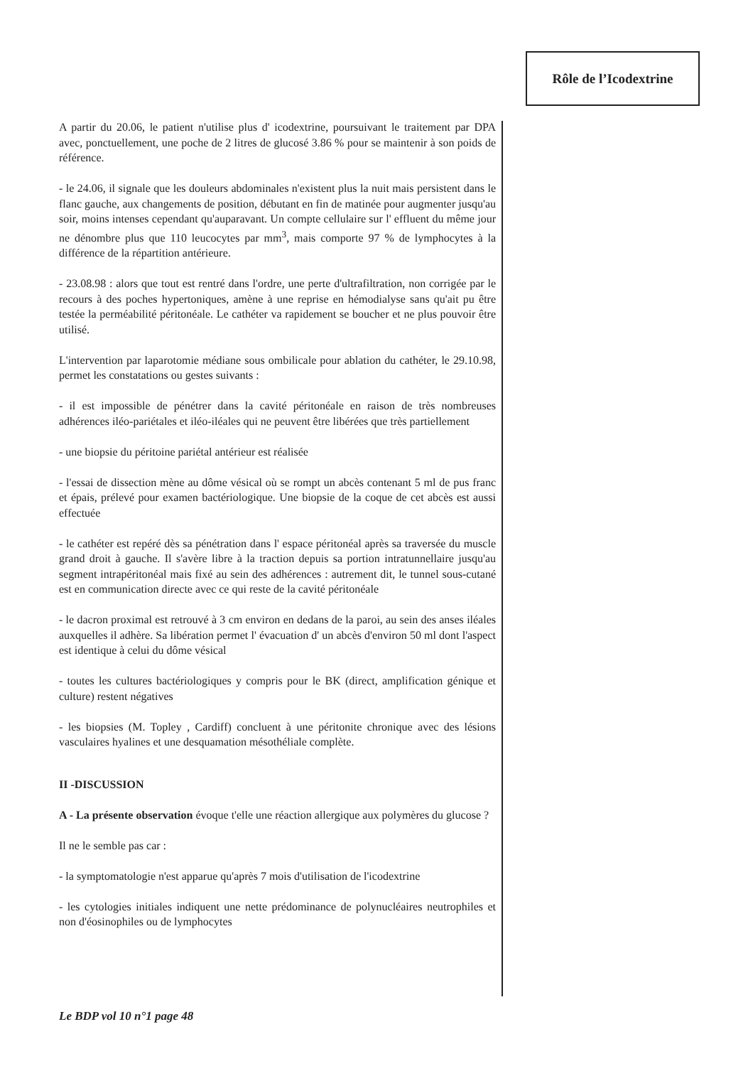Rôle de l’Icodextrine
A partir du 20.06, le patient n'utilise plus d' icodextrine, poursuivant le traitement par DPA avec, ponctuellement, une poche de 2 litres de glucosé 3.86 % pour se maintenir à son poids de référence.
- le 24.06, il signale que les douleurs abdominales n'existent plus la nuit mais persistent dans le flanc gauche, aux changements de position, débutant en fin de matinée pour augmenter jusqu'au soir, moins intenses cependant qu'auparavant. Un compte cellulaire sur l' effluent du même jour ne dénombre plus que 110 leucocytes par mm<sup>3</sup>, mais comporte 97 % de lymphocytes à la différence de la répartition antérieure.
- 23.08.98 : alors que tout est rentré dans l'ordre, une perte d'ultrafiltration, non corrigée par le recours à des poches hypertoniques, amène à une reprise en hémodialyse sans qu'ait pu être testée la perméabilité péritonéale. Le cathéter va rapidement se boucher et ne plus pouvoir être utilisé.
L'intervention par laparotomie médiane sous ombilicale pour ablation du cathéter, le 29.10.98, permet les constatations ou gestes suivants :
- il est impossible de pénétrer dans la cavité péritonéale en raison de très nombreuses adhérences iléo-pariétales et iléo-iléales qui ne peuvent être libérées que très partiellement
- une biopsie du péritoine pariétal antérieur est réalisée
- l'essai de dissection mène au dôme vésical où se rompt un abcès contenant 5 ml de pus franc et épais, prélevé pour examen bactériologique. Une biopsie de la coque de cet abcès est aussi effectuée
- le cathéter est repéré dès sa pénétration dans l' espace péritonéal après sa traversée du muscle grand droit à gauche. Il s'avère libre à la traction depuis sa portion intratunnellaire jusqu'au segment intrapéritonéal mais fixé au sein des adhérences : autrement dit, le tunnel sous-cutané est en communication directe avec ce qui reste de la cavité péritonéale
- le dacron proximal est retrouvé à 3 cm environ en dedans de la paroi, au sein des anses iléales auxquelles il adhère. Sa libération permet l' évacuation d' un abcès d'environ 50 ml dont l'aspect est identique à celui du dôme vésical
- toutes les cultures bactériologiques y compris pour le BK (direct, amplification génique et culture) restent négatives
- les biopsies (M. Topley , Cardiff) concluent à une péritonite chronique avec des lésions vasculaires hyalines et une desquamation mésothéliale complète.
II -DISCUSSION
A - La présente observation évoque t'elle une réaction allergique aux polymères du glucose ?
Il ne le semble pas car :
- la symptomatologie n'est apparue qu'après 7 mois d'utilisation de l'icodextrine
- les cytologies initiales indiquent une nette prédominance de polynucléaires neutrophiles et non d'éosinophiles ou de lymphocytes
Le BDP vol 10 n°1 page 48